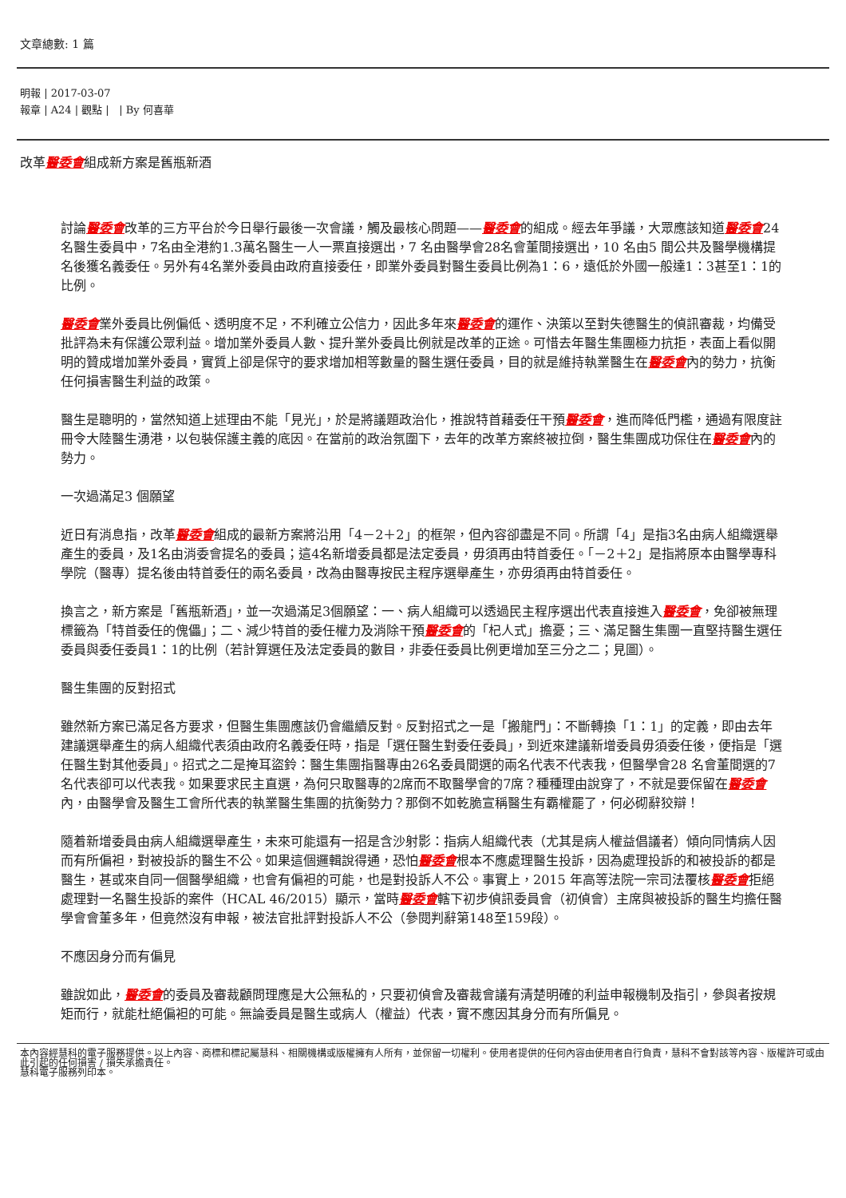文章總數: 1 篇
明報 | 2017-03-07
報章 | A24 | 觀點 | | By 何喜華
改革醫委會組成新方案是舊瓶新酒
討論醫委會改革的三方平台於今日舉行最後一次會議，觸及最核心問題——醫委會的組成。經去年爭議，大眾應該知道醫委會24名醫生委員中，7名由全港約1.3萬名醫生一人一票直接選出，7 名由醫學會28名會董間接選出，10 名由5 間公共及醫學機構提名後獲名義委任。另外有4名業外委員由政府直接委任，即業外委員對醫生委員比例為1：6，遠低於外國一般達1：3甚至1：1的比例。
醫委會業外委員比例偏低、透明度不足，不利確立公信力，因此多年來醫委會的運作、決策以至對失德醫生的偵訊審裁，均備受批評為未有保護公眾利益。增加業外委員人數、提升業外委員比例就是改革的正途。可惜去年醫生集團極力抗拒，表面上看似開明的贊成增加業外委員，實質上卻是保守的要求增加相等數量的醫生選任委員，目的就是維持執業醫生在醫委會內的勢力，抗衡任何損害醫生利益的政策。
醫生是聰明的，當然知道上述理由不能「見光」，於是將議題政治化，推說特首藉委任干預醫委會，進而降低門檻，通過有限度註冊令大陸醫生湧港，以包裝保護主義的底因。在當前的政治氛圍下，去年的改革方案終被拉倒，醫生集團成功保住在醫委會內的勢力。
一次過滿足3 個願望
近日有消息指，改革醫委會組成的最新方案將沿用「4－2＋2」的框架，但內容卻盡是不同。所謂「4」是指3名由病人組織選舉產生的委員，及1名由消委會提名的委員；這4名新增委員都是法定委員，毋須再由特首委任。「－2＋2」是指將原本由醫學專科學院（醫專）提名後由特首委任的兩名委員，改為由醫專按民主程序選舉產生，亦毋須再由特首委任。
換言之，新方案是「舊瓶新酒」，並一次過滿足3個願望：一、病人組織可以透過民主程序選出代表直接進入醫委會，免卻被無理標籤為「特首委任的傀儡」；二、減少特首的委任權力及消除干預醫委會的「杞人式」擔憂；三、滿足醫生集團一直堅持醫生選任委員與委任委員1：1的比例（若計算選任及法定委員的數目，非委任委員比例更增加至三分之二；見圖）。
醫生集團的反對招式
雖然新方案已滿足各方要求，但醫生集團應該仍會繼續反對。反對招式之一是「搬龍門」：不斷轉換「1：1」的定義，即由去年建議選舉產生的病人組織代表須由政府名義委任時，指是「選任醫生對委任委員」，到近來建議新增委員毋須委任後，便指是「選任醫生對其他委員」。招式之二是掩耳盜鈴：醫生集團指醫專由26名委員間選的兩名代表不代表我，但醫學會28 名會董間選的7 名代表卻可以代表我。如果要求民主直選，為何只取醫專的2席而不取醫學會的7席？種種理由說穿了，不就是要保留在醫委會內，由醫學會及醫生工會所代表的執業醫生集團的抗衡勢力？那倒不如乾脆宣稱醫生有霸權罷了，何必砌辭狡辯！
隨着新增委員由病人組織選舉產生，未來可能還有一招是含沙射影：指病人組織代表（尤其是病人權益倡議者）傾向同情病人因而有所偏袒，對被投訴的醫生不公。如果這個邏輯說得通，恐怕醫委會根本不應處理醫生投訴，因為處理投訴的和被投訴的都是醫生，甚或來自同一個醫學組織，也會有偏袒的可能，也是對投訴人不公。事實上，2015 年高等法院一宗司法覆核醫委會拒絕處理對一名醫生投訴的案件（HCAL 46/2015）顯示，當時醫委會轄下初步偵訊委員會（初偵會）主席與被投訴的醫生均擔任醫學會會董多年，但竟然沒有申報，被法官批評對投訴人不公（參閱判辭第148至159段）。
不應因身分而有偏見
雖說如此，醫委會的委員及審裁顧問理應是大公無私的，只要初偵會及審裁會議有清楚明確的利益申報機制及指引，參與者按規矩而行，就能杜絕偏袒的可能。無論委員是醫生或病人（權益）代表，實不應因其身分而有所偏見。
本內容經慧科的電子服務提供。以上內容、商標和標記屬慧科、相關機構或版權擁有人所有，並保留一切權利。使用者提供的任何內容由使用者自行負責，慧科不會對該等內容、版權許可或由此引起的任何損害 / 損失承擔責任。
慧科電子服務列印本。